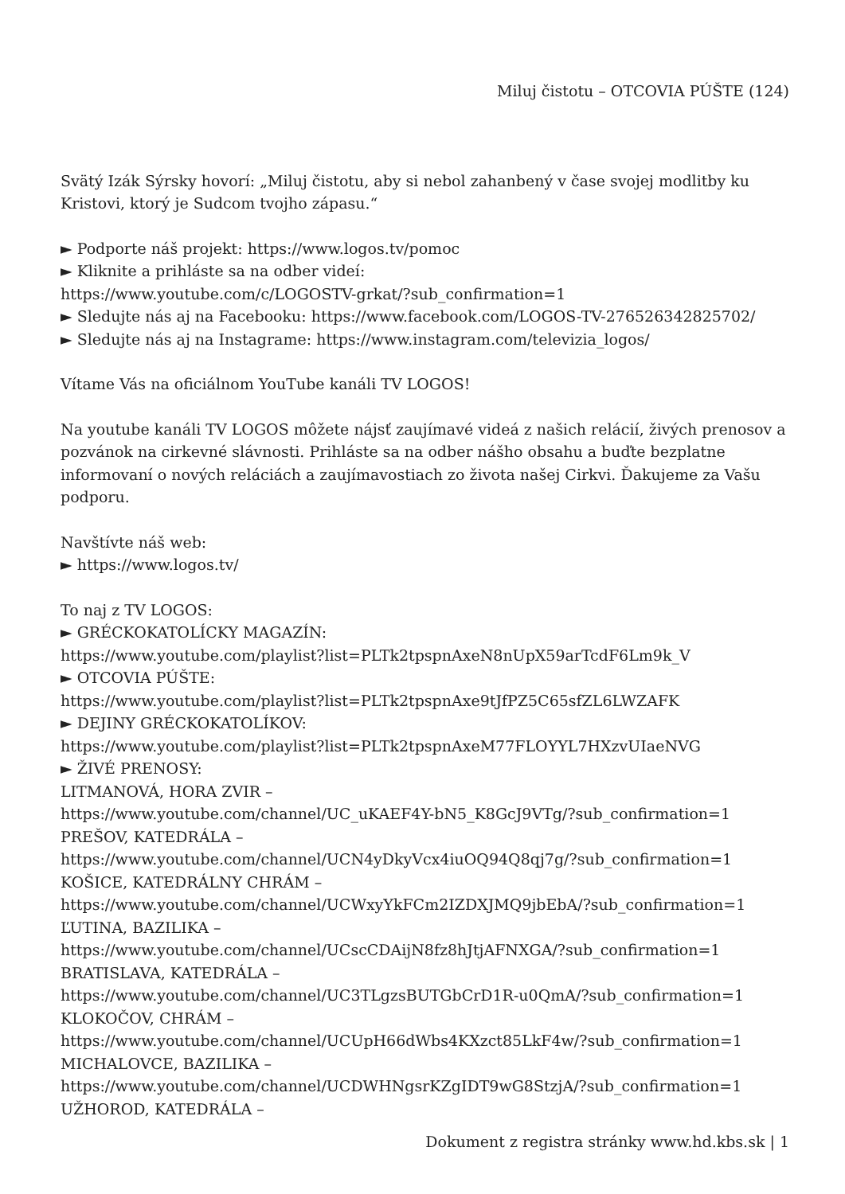Miluj čistotu – OTCOVIA PÚŠTE (124)
Svätý Izák Sýrsky hovorí: „Miluj čistotu, aby si nebol zahanbený v čase svojej modlitby ku Kristovi, ktorý je Sudcom tvojho zápasu.“
► Podporte náš projekt: https://www.logos.tv/pomoc
► Kliknite a prihláste sa na odber videí:
https://www.youtube.com/c/LOGOSTV-grkat/?sub_confirmation=1
► Sledujte nás aj na Facebooku: https://www.facebook.com/LOGOS-TV-276526342825702/
► Sledujte nás aj na Instagrame: https://www.instagram.com/televizia_logos/
Vítame Vás na oficiálnom YouTube kanáli TV LOGOS!
Na youtube kanáli TV LOGOS môžete nájsť zaujímavé videá z našich relácií, živých prenosov a pozvánok na cirkevné slávnosti. Prihláste sa na odber nášho obsahu a buďte bezplatne informovaní o nových reláciách a zaujímavostiach zo života našej Cirkvi. Ďakujeme za Vašu podporu.
Navštívte náš web:
► https://www.logos.tv/
To naj z TV LOGOS:
► GRÉCKOKATOLÍCKY MAGAZÍN:
https://www.youtube.com/playlist?list=PLTk2tpspnAxeN8nUpX59arTcdF6Lm9k_V
► OTCOVIA PÚŠTE:
https://www.youtube.com/playlist?list=PLTk2tpspnAxe9tJfPZ5C65sfZL6LWZAFK
► DEJINY GRÉCKOKATOLÍKOV:
https://www.youtube.com/playlist?list=PLTk2tpspnAxeM77FLOYYL7HXzvUIaeNVG
► ŽIVÉ PRENOSY:
LITMANOVÁ, HORA ZVIR –
https://www.youtube.com/channel/UC_uKAEF4Y-bN5_K8GcJ9VTg/?sub_confirmation=1
PREŠOV, KATEDRÁLA –
https://www.youtube.com/channel/UCN4yDkyVcx4iuOQ94Q8qj7g/?sub_confirmation=1
KOŠICE, KATEDRÁLNY CHRÁM –
https://www.youtube.com/channel/UCWxyYkFCm2IZDXJMQ9jbEbA/?sub_confirmation=1
ĽUTINA, BAZILIKA –
https://www.youtube.com/channel/UCscCDAijN8fz8hJtjAFNXGA/?sub_confirmation=1
BRATISLAVA, KATEDRÁLA –
https://www.youtube.com/channel/UC3TLgzsBUTGbCrD1R-u0QmA/?sub_confirmation=1
KLOKOČOV, CHRÁM –
https://www.youtube.com/channel/UCUpH66dWbs4KXzct85LkF4w/?sub_confirmation=1
MICHALOVCE, BAZILIKA –
https://www.youtube.com/channel/UCDWHNgsrKZgIDT9wG8StzjA/?sub_confirmation=1
UŽHOROD, KATEDRÁLA –
Dokument z registra stránky www.hd.kbs.sk | 1